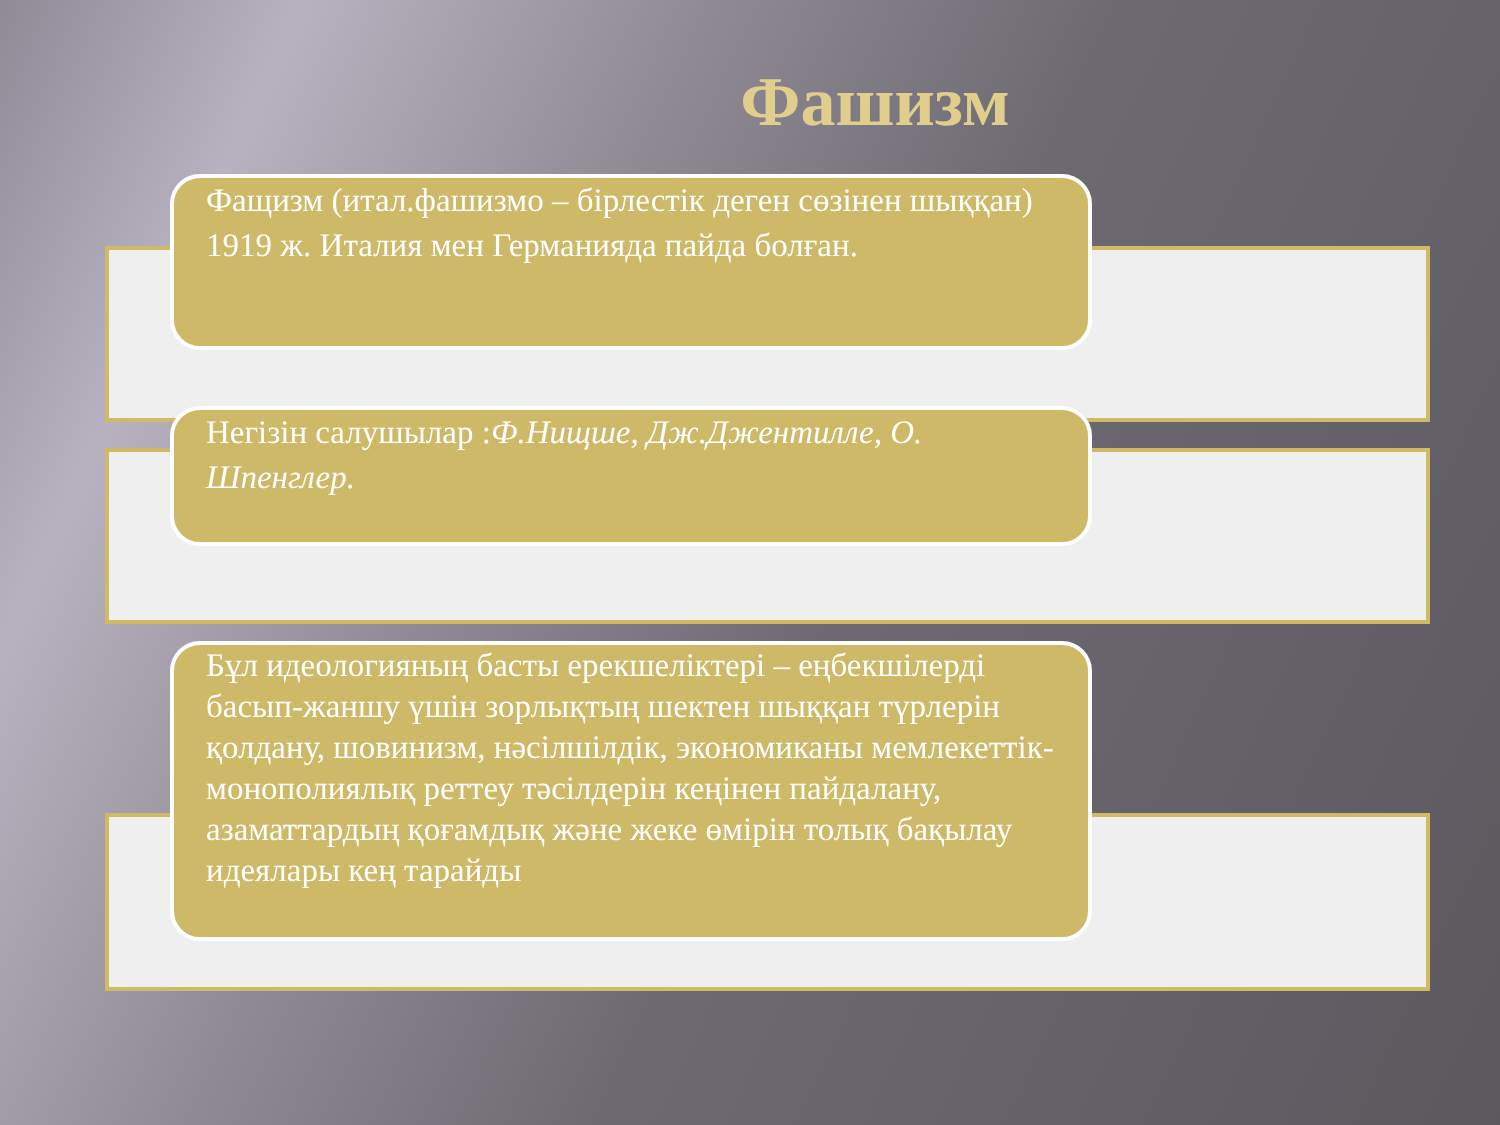Фашизм
Фащизм (итал.фашизмо – бірлестік деген сөзінен шыққан) 1919 ж. Италия мен Германияда пайда болған.
Негізін салушылар :Ф.Нищше, Дж.Джентилле, О. Шпенглер.
Бұл идеологияның басты ерекшеліктері – еңбекшілерді басып-жаншу үшін зорлықтың шектен шыққан түрлерін қолдану, шовинизм, нәсілшілдік, экономиканы мемлекеттік-монополиялық реттеу тәсілдерін кеңінен пайдалану, азаматтардың қоғамдық және жеке өмірін толық бақылау идеялары кең тарайды